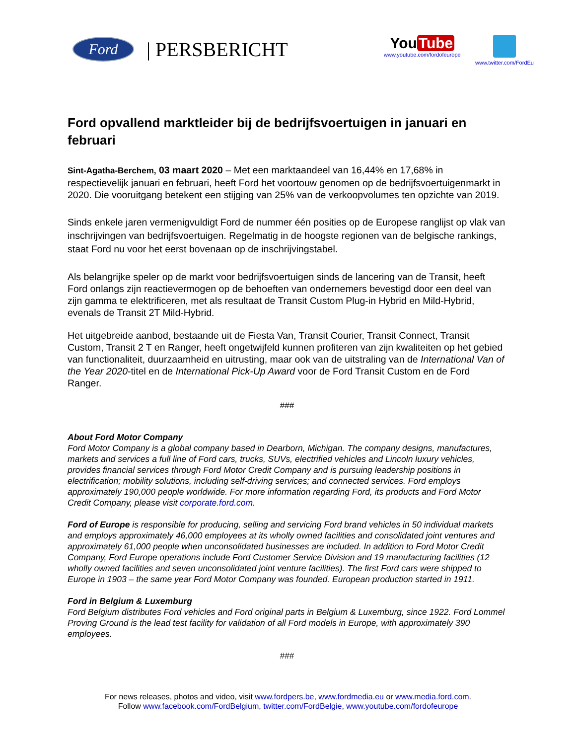Ford | PERSBERICHT
You Tube
www.youtube.com/fordofeurope
www.twitter.com/FordEu
Ford opvallend marktleider bij de bedrijfsvoertuigen in januari en februari
Sint-Agatha-Berchem, 03 maart 2020 – Met een marktaandeel van 16,44% en 17,68% in respectievelijk januari en februari, heeft Ford het voortouw genomen op de bedrijfsvoertuigenmarkt in 2020. Die vooruitgang betekent een stijging van 25% van de verkoopvolumes ten opzichte van 2019.
Sinds enkele jaren vermenigvuldigt Ford de nummer één posities op de Europese ranglijst op vlak van inschrijvingen van bedrijfsvoertuigen. Regelmatig in de hoogste regionen van de belgische rankings, staat Ford nu voor het eerst bovenaan op de inschrijvingstabel.
Als belangrijke speler op de markt voor bedrijfsvoertuigen sinds de lancering van de Transit, heeft Ford onlangs zijn reactievermogen op de behoeften van ondernemers bevestigd door een deel van zijn gamma te elektrificeren, met als resultaat de Transit Custom Plug-in Hybrid en Mild-Hybrid, evenals de Transit 2T Mild-Hybrid.
Het uitgebreide aanbod, bestaande uit de Fiesta Van, Transit Courier, Transit Connect, Transit Custom, Transit 2 T en Ranger, heeft ongetwijfeld kunnen profiteren van zijn kwaliteiten op het gebied van functionaliteit, duurzaamheid en uitrusting, maar ook van de uitstraling van de International Van of the Year 2020-titel en de International Pick-Up Award voor de Ford Transit Custom en de Ford Ranger.
###
About Ford Motor Company
Ford Motor Company is a global company based in Dearborn, Michigan. The company designs, manufactures, markets and services a full line of Ford cars, trucks, SUVs, electrified vehicles and Lincoln luxury vehicles, provides financial services through Ford Motor Credit Company and is pursuing leadership positions in electrification; mobility solutions, including self-driving services; and connected services. Ford employs approximately 190,000 people worldwide. For more information regarding Ford, its products and Ford Motor Credit Company, please visit corporate.ford.com.
Ford of Europe is responsible for producing, selling and servicing Ford brand vehicles in 50 individual markets and employs approximately 46,000 employees at its wholly owned facilities and consolidated joint ventures and approximately 61,000 people when unconsolidated businesses are included. In addition to Ford Motor Credit Company, Ford Europe operations include Ford Customer Service Division and 19 manufacturing facilities (12 wholly owned facilities and seven unconsolidated joint venture facilities). The first Ford cars were shipped to Europe in 1903 – the same year Ford Motor Company was founded. European production started in 1911.
Ford in Belgium & Luxemburg
Ford Belgium distributes Ford vehicles and Ford original parts in Belgium & Luxemburg, since 1922. Ford Lommel Proving Ground is the lead test facility for validation of all Ford models in Europe, with approximately 390 employees.
###
For news releases, photos and video, visit www.fordpers.be, www.fordmedia.eu or www.media.ford.com.
Follow www.facebook.com/FordBelgium, twitter.com/FordBelgie, www.youtube.com/fordofeurope